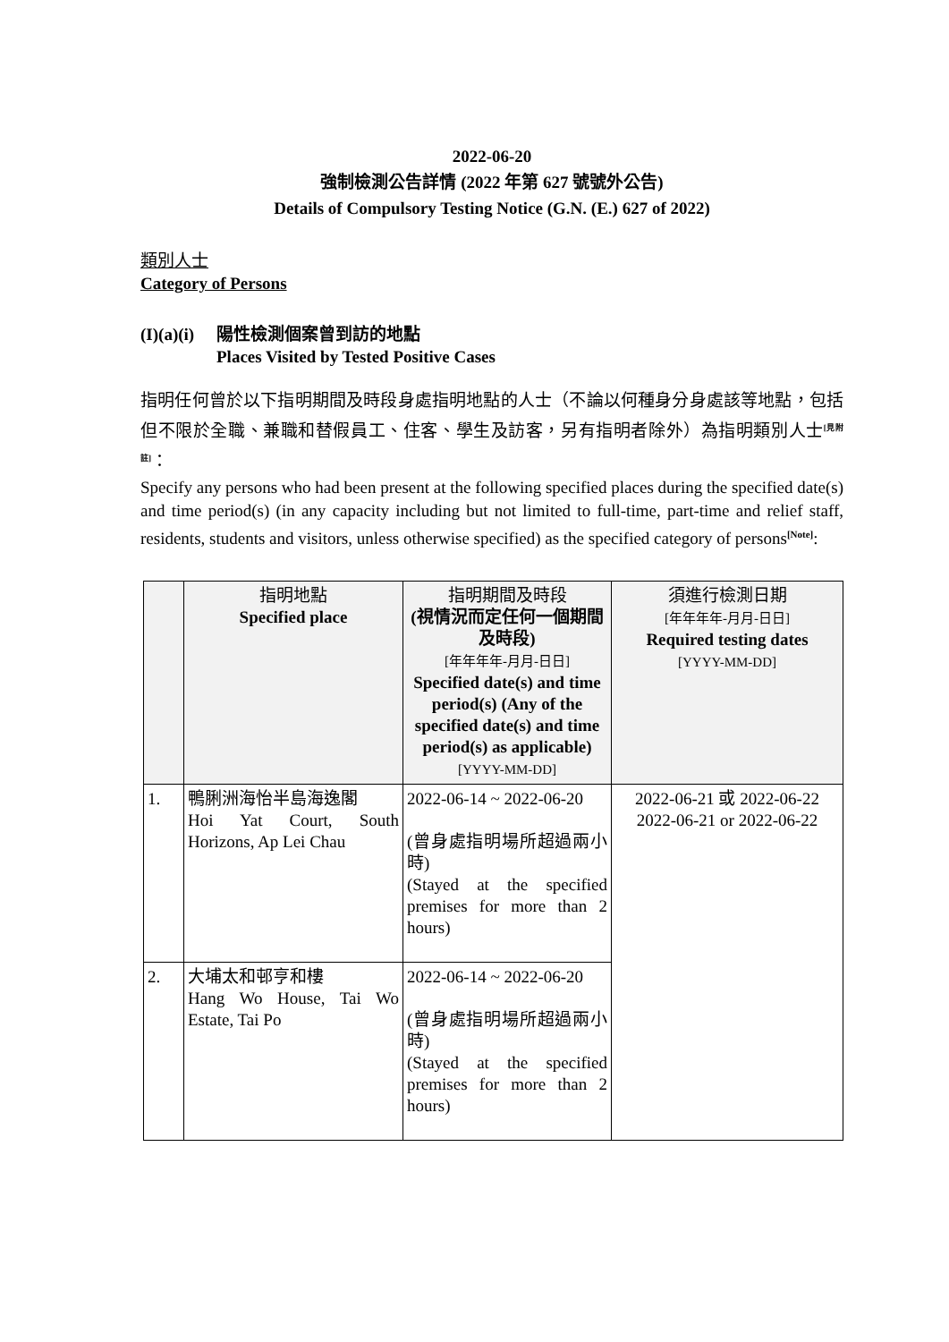2022-06-20
強制檢測公告詳情 (2022 年第 627 號號外公告)
Details of Compulsory Testing Notice (G.N. (E.) 627 of 2022)
類別人士
Category of Persons
(I)(a)(i) 陽性檢測個案曾到訪的地點
Places Visited by Tested Positive Cases
指明任何曾於以下指明期間及時段身處指明地點的人士（不論以何種身分身處該等地點，包括但不限於全職、兼職和替假員工、住客、學生及訪客，另有指明者除外）為指明類別人士<sup>[見附註]</sup>：
Specify any persons who had been present at the following specified places during the specified date(s) and time period(s) (in any capacity including but not limited to full-time, part-time and relief staff, residents, students and visitors, unless otherwise specified) as the specified category of persons<sup>[Note]</sup>:
| | 指明地點 Specified place | 指明期間及時段 (視情況而定任何一個期間及時段) [年年年年-月月-日日] Specified date(s) and time period(s) (Any of the specified date(s) and time period(s) as applicable) [YYYY-MM-DD] | 須進行檢測日期 [年年年年-月月-日日] Required testing dates [YYYY-MM-DD] |
| --- | --- | --- | --- |
| 1. | 鴨脷洲海怡半島海逸閣 Hoi Yat Court, South Horizons, Ap Lei Chau | 2022-06-14 ~ 2022-06-20 (曾身處指明場所超過兩小時) (Stayed at the specified premises for more than 2 hours) | 2022-06-21 或 2022-06-22 2022-06-21 or 2022-06-22 |
| 2. | 大埔太和邨亨和樓 Hang Wo House, Tai Wo Estate, Tai Po | 2022-06-14 ~ 2022-06-20 (曾身處指明場所超過兩小時) (Stayed at the specified premises for more than 2 hours) | |